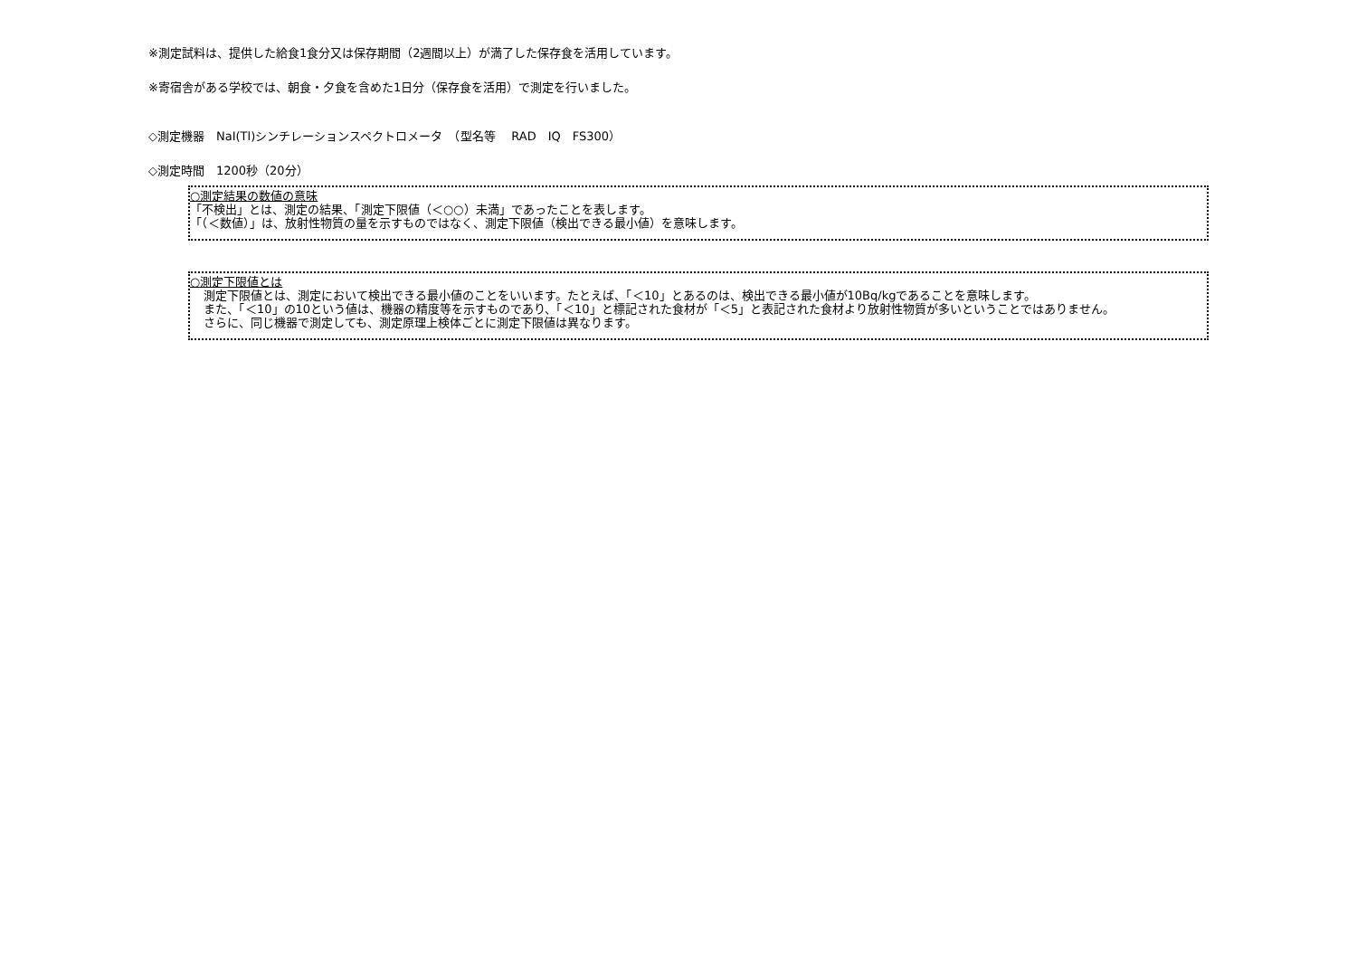※測定試料は、提供した給食1食分又は保存期間（2週間以上）が満了した保存食を活用しています。
※寄宿舎がある学校では、朝食・夕食を含めた1日分（保存食を活用）で測定を行いました。
◇測定機器　NaI(Tl)シンチレーションスペクトロメータ　（型名等　 RAD　IQ　FS300）
◇測定時間　1200秒（20分）
○測定結果の数値の意味
「不検出」とは、測定の結果、「測定下限値（＜○○）未満」であったことを表します。
「（＜数値）」は、放射性物質の量を示すものではなく、測定下限値（検出できる最小値）を意味します。
○測定下限値とは
測定下限値とは、測定において検出できる最小値のことをいいます。たとえば、「＜10」とあるのは、検出できる最小値が10Bq/kgであることを意味します。
また、「＜10」の10という値は、機器の精度等を示すものであり、「＜10」と標記された食材が「＜5」と表記された食材より放射性物質が多いということではありません。
さらに、同じ機器で測定しても、測定原理上検体ごとに測定下限値は異なります。